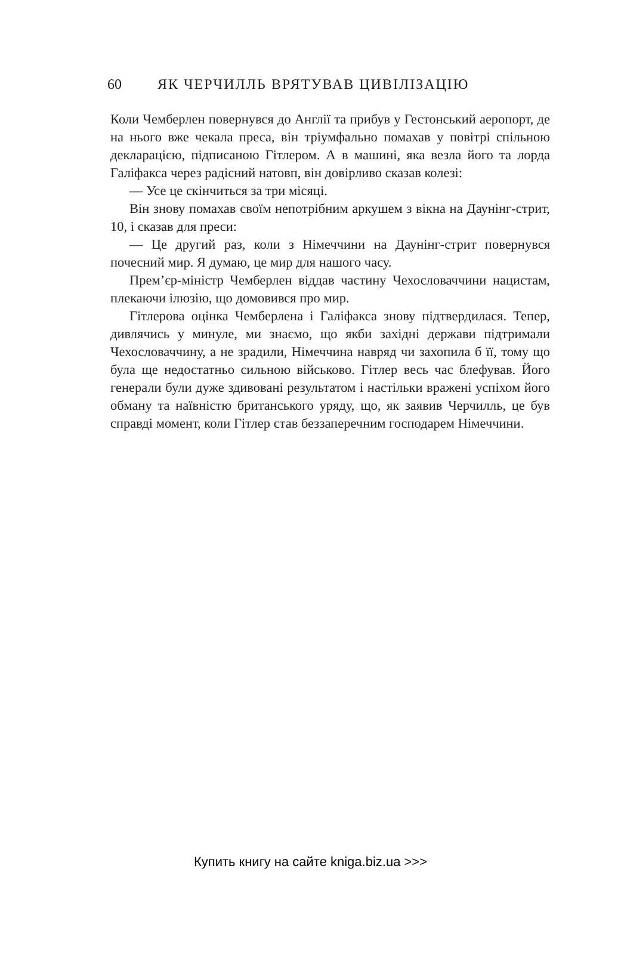60 ЯК ЧЕРЧИЛЛЬ ВРЯТУВАВ ЦИВІЛІЗАЦІЮ
Коли Чемберлен повернувся до Англії та прибув у Гестонський аеропорт, де на нього вже чекала преса, він тріумфально помахав у повітрі спільною декларацією, підписаною Гітлером. А в машині, яка везла його та лорда Галіфакса через радісний натовп, він довірливо сказав колезі:
— Усе це скінчиться за три місяці.
Він знову помахав своїм непотрібним аркушем з вікна на Даунінг-стрит, 10, і сказав для преси:
— Це другий раз, коли з Німеччини на Даунінг-стрит повернувся почесний мир. Я думаю, це мир для нашого часу.
Прем’єр-міністр Чемберлен віддав частину Чехословаччини нацистам, плекаючи ілюзію, що домовився про мир.
Гітлерова оцінка Чемберлена і Галіфакса знову підтвердилася. Тепер, дивлячись у минуле, ми знаємо, що якби західні держави підтримали Чехословаччину, а не зрадили, Німеччина навряд чи захопила б її, тому що була ще недостатньо сильною військово. Гітлер весь час блефував. Його генерали були дуже здивовані результатом і настільки вражені успіхом його обману та наївністю британського уряду, що, як заявив Черчилль, це був справді момент, коли Гітлер став беззаперечним господарем Німеччини.
Купить книгу на сайте kniga.biz.ua >>>